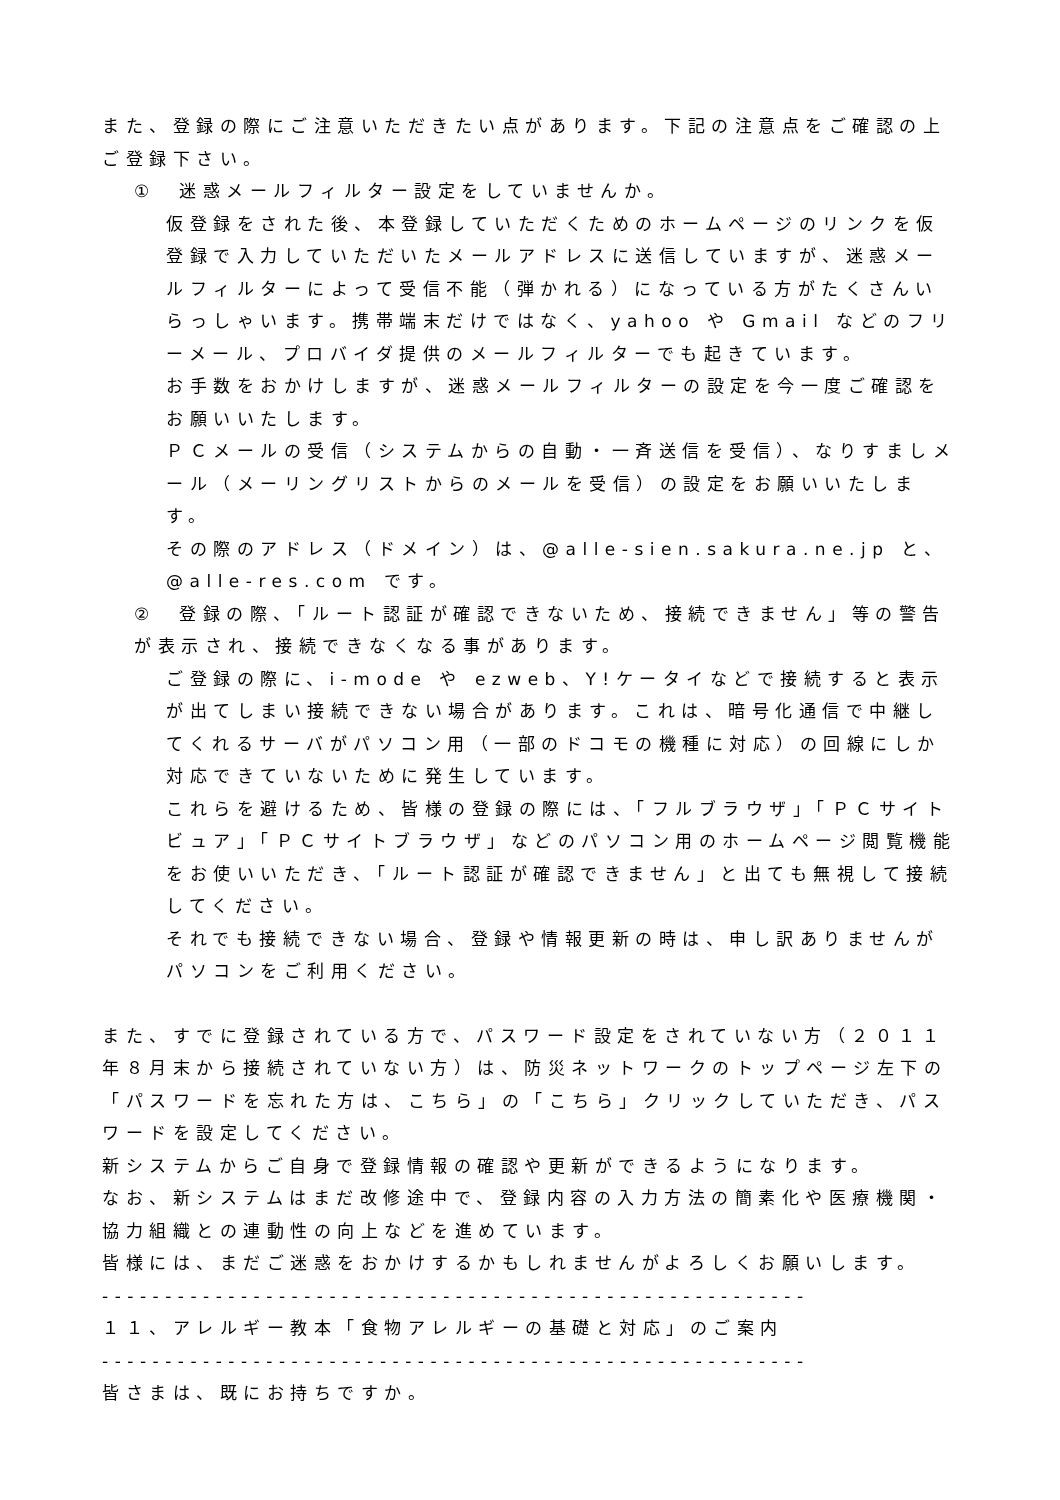また、登録の際にご注意いただきたい点があります。下記の注意点をご確認の上ご登録下さい。
①　迷惑メールフィルター設定をしていませんか。
仮登録をされた後、本登録していただくためのホームページのリンクを仮登録で入力していただいたメールアドレスに送信していますが、迷惑メールフィルターによって受信不能（弾かれる）になっている方がたくさんいらっしゃいます。携帯端末だけではなく、yahoo や Gmail などのフリーメール、プロバイダ提供のメールフィルターでも起きています。
お手数をおかけしますが、迷惑メールフィルターの設定を今一度ご確認をお願いいたします。
ＰＣメールの受信（システムからの自動・一斉送信を受信）、なりすましメール（メーリングリストからのメールを受信）の設定をお願いいたします。
その際のアドレス（ドメイン）は、@alle-sien.sakura.ne.jp と、@alle-res.com です。
②　登録の際、「ルート認証が確認できないため、接続できません」等の警告が表示され、接続できなくなる事があります。
ご登録の際に、i-mode や ezweb、Y!ケータイなどで接続すると表示が出てしまい接続できない場合があります。これは、暗号化通信で中継してくれるサーバがパソコン用（一部のドコモの機種に対応）の回線にしか対応できていないために発生しています。
これらを避けるため、皆様の登録の際には、「フルブラウザ」「ＰＣサイトビュア」「ＰＣサイトブラウザ」などのパソコン用のホームページ閲覧機能をお使いいただき、「ルート認証が確認できません」と出ても無視して接続してください。
それでも接続できない場合、登録や情報更新の時は、申し訳ありませんがパソコンをご利用ください。
また、すでに登録されている方で、パスワード設定をされていない方（２０１１年８月末から接続されていない方）は、防災ネットワークのトップページ左下の「パスワードを忘れた方は、こちら」の「こちら」クリックしていただき、パスワードを設定してください。
新システムからご自身で登録情報の確認や更新ができるようになります。
なお、新システムはまだ改修途中で、登録内容の入力方法の簡素化や医療機関・協力組織との連動性の向上などを進めています。
皆様には、まだご迷惑をおかけするかもしれませんがよろしくお願いします。
--------------------------------------------------------
１１、アレルギー教本「食物アレルギーの基礎と対応」のご案内
--------------------------------------------------------
皆さまは、既にお持ちですか。